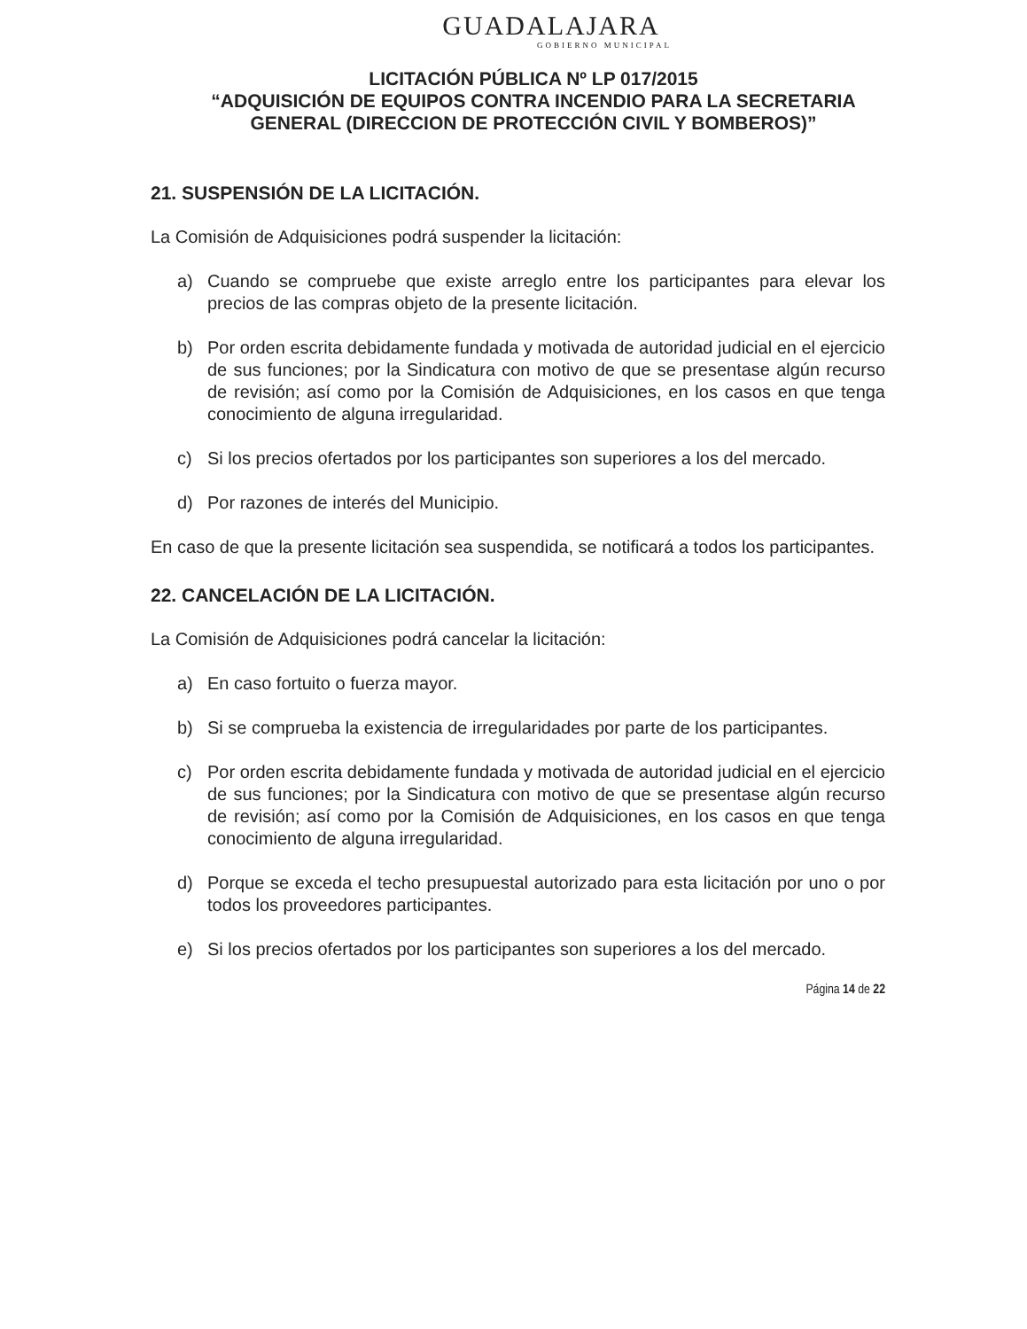GUADALAJARA
GOBIERNO MUNICIPAL
LICITACIÓN PÚBLICA Nº LP 017/2015
“ADQUISICIÓN DE EQUIPOS CONTRA INCENDIO PARA LA SECRETARIA GENERAL (DIRECCION DE PROTECCIÓN CIVIL Y BOMBEROS)”
21. SUSPENSIÓN DE LA LICITACIÓN.
La Comisión de Adquisiciones podrá suspender la licitación:
a) Cuando se compruebe que existe arreglo entre los participantes para elevar los precios de las compras objeto de la presente licitación.
b) Por orden escrita debidamente fundada y motivada de autoridad judicial en el ejercicio de sus funciones; por la Sindicatura con motivo de que se presentase algún recurso de revisión; así como por la Comisión de Adquisiciones, en los casos en que tenga conocimiento de alguna irregularidad.
c) Si los precios ofertados por los participantes son superiores a los del mercado.
d) Por razones de interés del Municipio.
En caso de que la presente licitación sea suspendida, se notificará a todos los participantes.
22. CANCELACIÓN DE LA LICITACIÓN.
La Comisión de Adquisiciones podrá cancelar la licitación:
a) En caso fortuito o fuerza mayor.
b) Si se comprueba la existencia de irregularidades por parte de los participantes.
c) Por orden escrita debidamente fundada y motivada de autoridad judicial en el ejercicio de sus funciones; por la Sindicatura con motivo de que se presentase algún recurso de revisión; así como por la Comisión de Adquisiciones, en los casos en que tenga conocimiento de alguna irregularidad.
d) Porque se exceda el techo presupuestal autorizado para esta licitación por uno o por todos los proveedores participantes.
e) Si los precios ofertados por los participantes son superiores a los del mercado.
Página 14 de 22